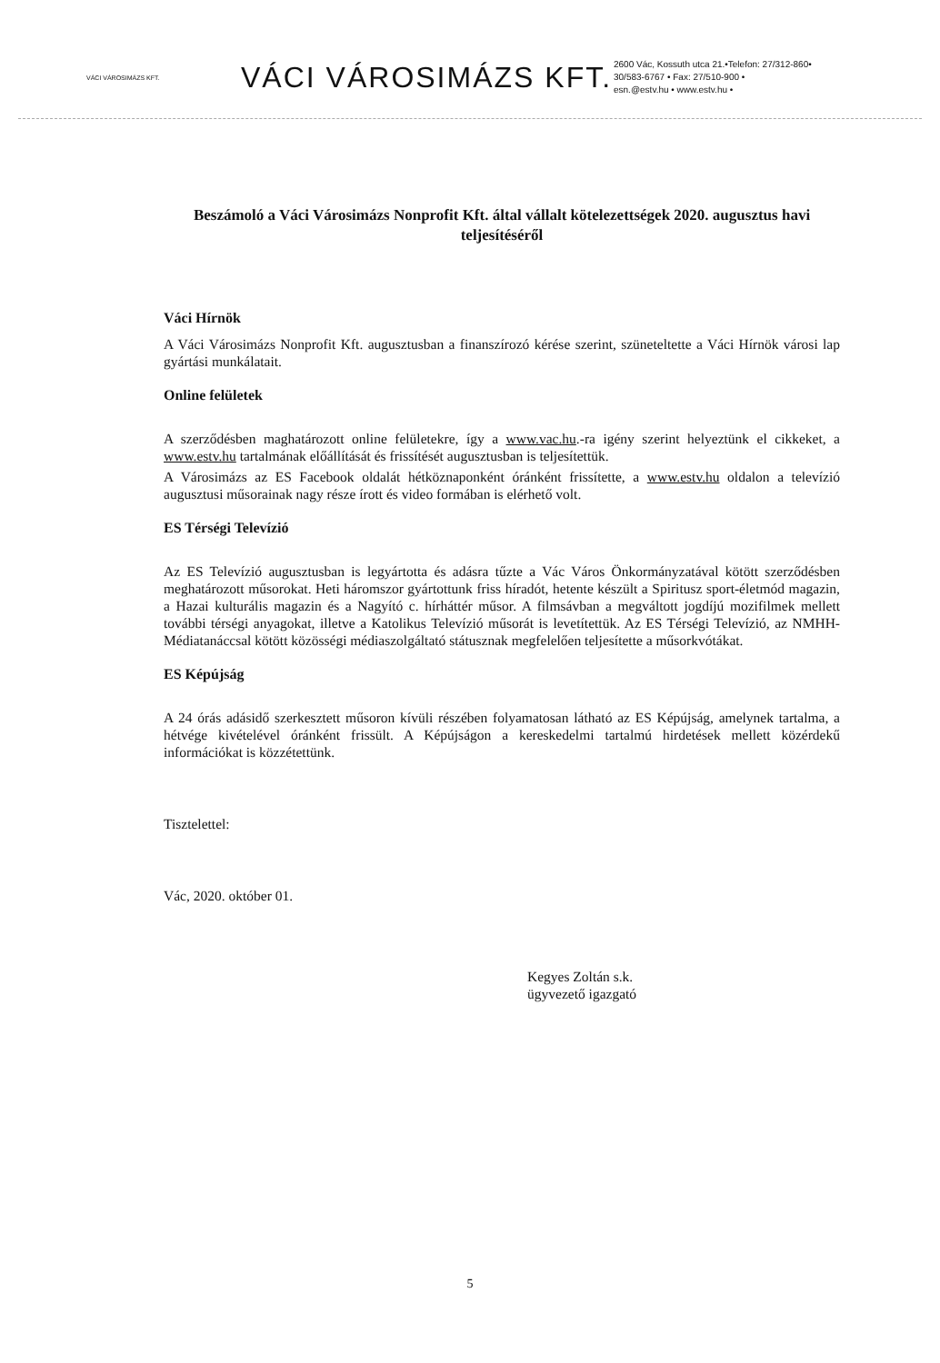VÁCI VÁROSIMÁZS KFT.
VÁCI VÁROSIMÁZS KFT.
2600 Vác, Kossuth utca 21.•Telefon: 27/312-860•
30/583-6767 • Fax: 27/510-900 •
esn.@estv.hu • www.estv.hu •
Beszámoló a Váci Városimázs Nonprofit Kft. által vállalt kötelezettségek 2020. augusztus havi teljesítéséről
Váci Hírnök
A Váci Városimázs Nonprofit Kft. augusztusban a finanszírozó kérése szerint, szüneteltette a Váci Hírnök városi lap gyártási munkálatait.
Online felületek
A szerződésben maghatározott online felületekre, így a www.vac.hu.-ra igény szerint helyeztünk el cikkeket, a www.estv.hu tartalmának előállítását és frissítését augusztusban is teljesítettük.
A Városimázs az ES Facebook oldalát hétköznaponként óránként frissítette, a www.estv.hu oldalon a televízió augusztusi műsorainak nagy része írott és video formában is elérhető volt.
ES Térségi Televízió
Az ES Televízió augusztusban is legyártotta és adásra tűzte a Vác Város Önkormányzatával kötött szerződésben meghatározott műsorokat. Heti háromszor gyártottunk friss híradót, hetente készült a Spiritusz sport-életmód magazin, a Hazai kulturális magazin és a Nagyító c. hírháttér műsor. A filmsávban a megváltott jogdíjú mozifilmek mellett további térségi anyagokat, illetve a Katolikus Televízió műsorát is levetítettük. Az ES Térségi Televízió, az NMHH-Médiatanáccsal kötött közösségi médiaszolgáltató státusznak megfelelően teljesítette a műsorkvótákat.
ES Képújság
A 24 órás adásidő szerkesztett műsoron kívüli részében folyamatosan látható az ES Képújság, amelynek tartalma, a hétvége kivételével óránként frissült. A Képújságon a kereskedelmi tartalmú hirdetések mellett közérdekű információkat is közzétettünk.
Tisztelettel:
Vác, 2020. október 01.
Kegyes Zoltán s.k.
ügyvezető igazgató
5